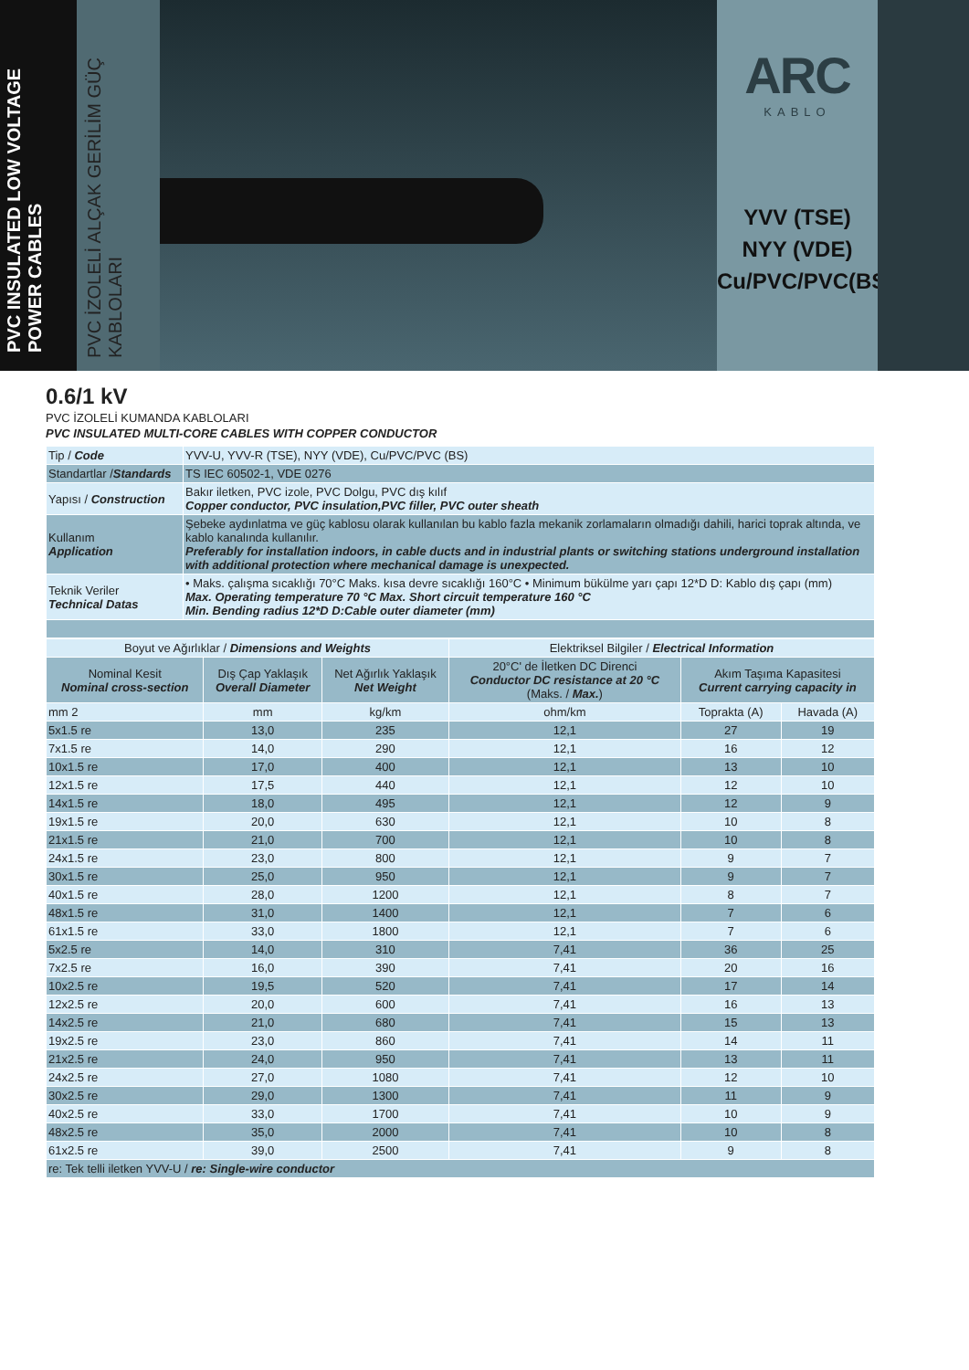PVC INSULATED LOW VOLTAGE POWER CABLES
PVC İZOLELİ ALÇAK GERİLİM GÜÇ KABLOLARI
ARC
KABLO
YVV (TSE)
NYY (VDE)
Cu/PVC/PVC(BS)
0.6/1 kV
PVC İZOLELİ KUMANDA KABLOLARI
PVC INSULATED MULTI-CORE CABLES WITH COPPER CONDUCTOR
| Tip / Code | YVV-U, YVV-R (TSE), NYY (VDE), Cu/PVC/PVC (BS) |
| Standartlar / Standards | TS IEC 60502-1, VDE 0276 |
| Yapısı / Construction | Bakır iletken, PVC izole, PVC Dolgu, PVC dış kılıf Copper conductor, PVC insulation,PVC filler, PVC outer sheath |
| Kullanım Application | Şebeke aydınlatma ve güç kablosu olarak kullanılan bu kablo fazla mekanik zorlamaların olmadığı dahili, harici toprak altında, ve kablo kanalında kullanılır. Preferably for installation indoors, in cable ducts and in industrial plants or switching stations underground installation with additional protection where mechanical damage is unexpected. |
| Teknik Veriler Technical Datas | • Maks. çalışma sıcaklığı 70°C Maks. kısa devre sıcaklığı 160°C • Minimum bükülme yarı çapı 12*D D: Kablo dış çapı (mm) Max. Operating temperature 70 °C Max. Short circuit temperature 160 °C Min. Bending radius 12*D D:Cable outer diameter (mm) |
| Boyut ve Ağırlıklar / Dimensions and Weights | | | Elektriksel Bilgiler / Electrical Information | | |
| --- | --- | --- | --- | --- | --- |
| Nominal Kesit Nominal cross-section | Dış Çap Yaklaşık Overall Diameter | Net Ağırlık Yaklaşık Net Weight | 20°C' de İletken DC Direnci Conductor DC resistance at 20 °C (Maks. / Max. ) | Akım Taşıma Kapasitesi Current carrying capacity in | |
| mm 2 | mm | kg/km | ohm/km | Toprakta (A) | Havada (A) |
| 5x1.5 re | 13,0 | 235 | 12,1 | 27 | 19 |
| 7x1.5 re | 14,0 | 290 | 12,1 | 16 | 12 |
| 10x1.5 re | 17,0 | 400 | 12,1 | 13 | 10 |
| 12x1.5 re | 17,5 | 440 | 12,1 | 12 | 10 |
| 14x1.5 re | 18,0 | 495 | 12,1 | 12 | 9 |
| 19x1.5 re | 20,0 | 630 | 12,1 | 10 | 8 |
| 21x1.5 re | 21,0 | 700 | 12,1 | 10 | 8 |
| 24x1.5 re | 23,0 | 800 | 12,1 | 9 | 7 |
| 30x1.5 re | 25,0 | 950 | 12,1 | 9 | 7 |
| 40x1.5 re | 28,0 | 1200 | 12,1 | 8 | 7 |
| 48x1.5 re | 31,0 | 1400 | 12,1 | 7 | 6 |
| 61x1.5 re | 33,0 | 1800 | 12,1 | 7 | 6 |
| 5x2.5 re | 14,0 | 310 | 7,41 | 36 | 25 |
| 7x2.5 re | 16,0 | 390 | 7,41 | 20 | 16 |
| 10x2.5 re | 19,5 | 520 | 7,41 | 17 | 14 |
| 12x2.5 re | 20,0 | 600 | 7,41 | 16 | 13 |
| 14x2.5 re | 21,0 | 680 | 7,41 | 15 | 13 |
| 19x2.5 re | 23,0 | 860 | 7,41 | 14 | 11 |
| 21x2.5 re | 24,0 | 950 | 7,41 | 13 | 11 |
| 24x2.5 re | 27,0 | 1080 | 7,41 | 12 | 10 |
| 30x2.5 re | 29,0 | 1300 | 7,41 | 11 | 9 |
| 40x2.5 re | 33,0 | 1700 | 7,41 | 10 | 9 |
| 48x2.5 re | 35,0 | 2000 | 7,41 | 10 | 8 |
| 61x2.5 re | 39,0 | 2500 | 7,41 | 9 | 8 |
| re: Tek telli iletken YVV-U / re: Single-wire conductor | | | | | |